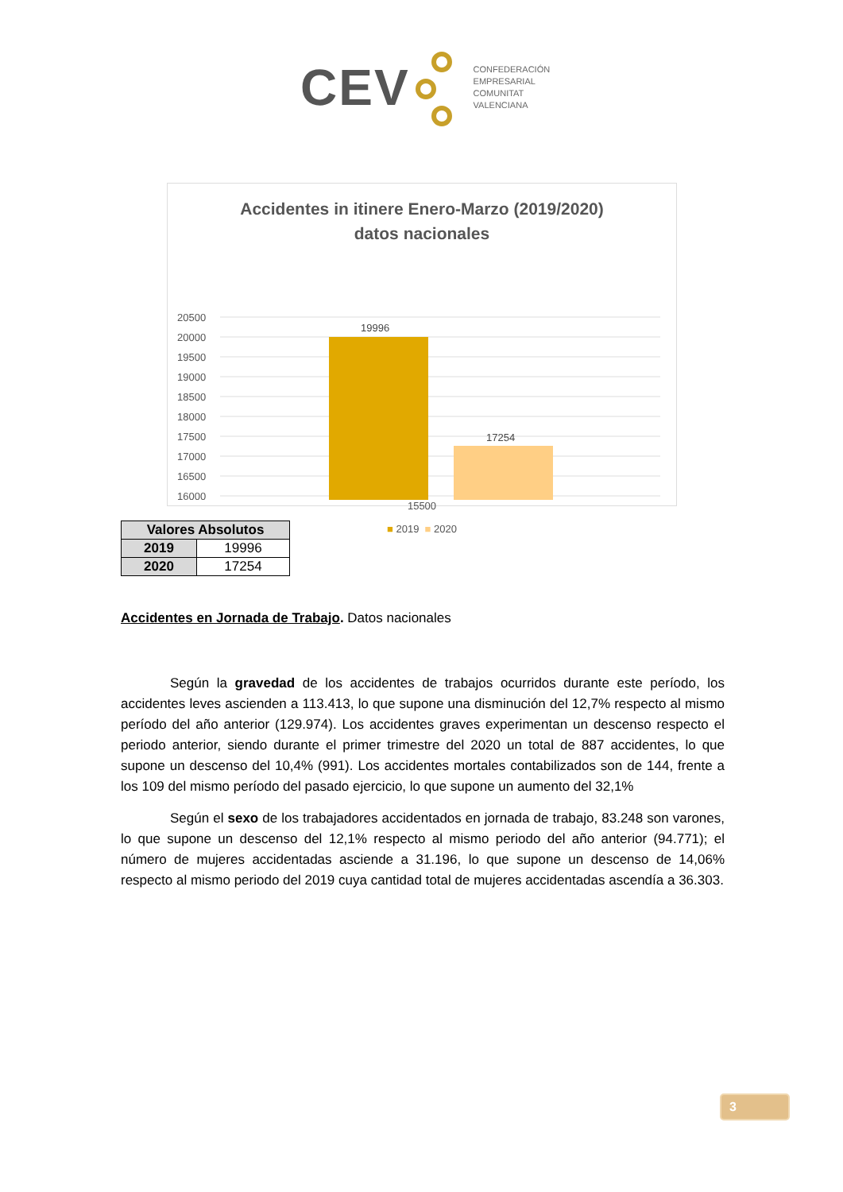CEV
CONFEDERACIÓN
EMPRESARIAL
COMUNITAT
VALENCIANA
Accidentes in itinere Enero-Marzo (2019/2020)
datos nacionales
20500
20000
19500
19000
18500
18000
17500
17000
16500
16000
19996
17254
15500
■ 2019 ■ 2020
| Valores Absolutos | |
| --- | --- |
| 2019 | 19996 |
| 2020 | 17254 |
Accidentes en Jornada de Trabajo. Datos nacionales
Según la gravedad de los accidentes de trabajos ocurridos durante este período, los accidentes leves ascienden a 113.413, lo que supone una disminución del 12,7% respecto al mismo período del año anterior (129.974). Los accidentes graves experimentan un descenso respecto el periodo anterior, siendo durante el primer trimestre del 2020 un total de 887 accidentes, lo que supone un descenso del 10,4% (991). Los accidentes mortales contabilizados son de 144, frente a los 109 del mismo período del pasado ejercicio, lo que supone un aumento del 32,1%
Según el sexo de los trabajadores accidentados en jornada de trabajo, 83.248 son varones, lo que supone un descenso del 12,1% respecto al mismo periodo del año anterior (94.771); el número de mujeres accidentadas asciende a 31.196, lo que supone un descenso de 14,06% respecto al mismo periodo del 2019 cuya cantidad total de mujeres accidentadas ascendía a 36.303.
3